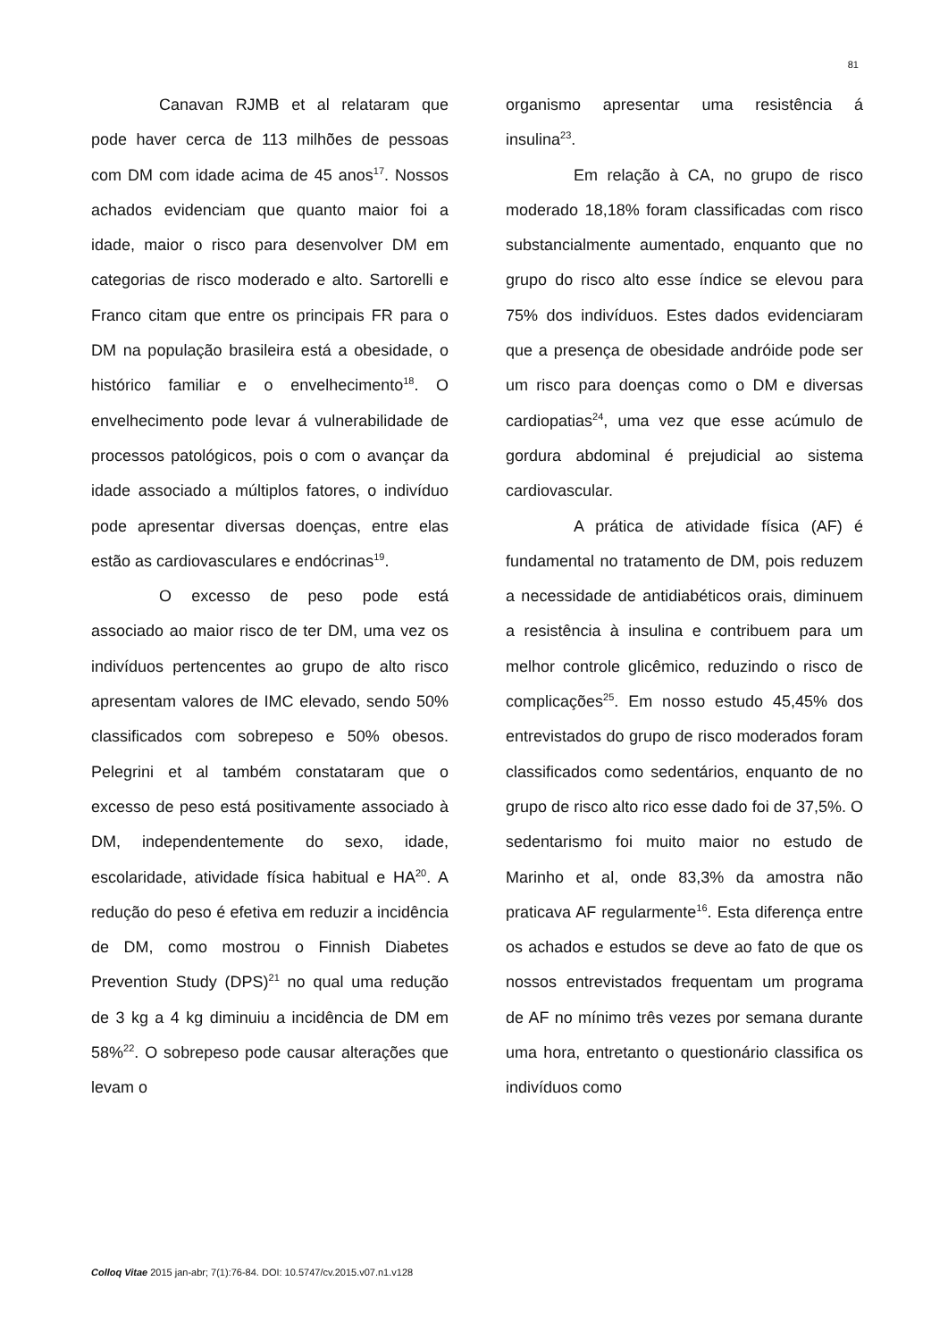81
Canavan RJMB et al relataram que pode haver cerca de 113 milhões de pessoas com DM com idade acima de 45 anos<sup>17</sup>. Nossos achados evidenciam que quanto maior foi a idade, maior o risco para desenvolver DM em categorias de risco moderado e alto. Sartorelli e Franco citam que entre os principais FR para o DM na população brasileira está a obesidade, o histórico familiar e o envelhecimento<sup>18</sup>. O envelhecimento pode levar á vulnerabilidade de processos patológicos, pois o com o avançar da idade associado a múltiplos fatores, o indivíduo pode apresentar diversas doenças, entre elas estão as cardiovasculares e endócrinas<sup>19</sup>.
O excesso de peso pode está associado ao maior risco de ter DM, uma vez os indivíduos pertencentes ao grupo de alto risco apresentam valores de IMC elevado, sendo 50% classificados com sobrepeso e 50% obesos. Pelegrini et al também constataram que o excesso de peso está positivamente associado à DM, independentemente do sexo, idade, escolaridade, atividade física habitual e HA<sup>20</sup>. A redução do peso é efetiva em reduzir a incidência de DM, como mostrou o Finnish Diabetes Prevention Study (DPS)<sup>21</sup> no qual uma redução de 3 kg a 4 kg diminuiu a incidência de DM em 58%<sup>22</sup>. O sobrepeso pode causar alterações que levam o
organismo apresentar uma resistência á insulina<sup>23</sup>.
Em relação à CA, no grupo de risco moderado 18,18% foram classificadas com risco substancialmente aumentado, enquanto que no grupo do risco alto esse índice se elevou para 75% dos indivíduos. Estes dados evidenciaram que a presença de obesidade andróide pode ser um risco para doenças como o DM e diversas cardiopatias<sup>24</sup>, uma vez que esse acúmulo de gordura abdominal é prejudicial ao sistema cardiovascular.
A prática de atividade física (AF) é fundamental no tratamento de DM, pois reduzem a necessidade de antidiabéticos orais, diminuem a resistência à insulina e contribuem para um melhor controle glicêmico, reduzindo o risco de complicações<sup>25</sup>. Em nosso estudo 45,45% dos entrevistados do grupo de risco moderados foram classificados como sedentários, enquanto de no grupo de risco alto rico esse dado foi de 37,5%. O sedentarismo foi muito maior no estudo de Marinho et al, onde 83,3% da amostra não praticava AF regularmente<sup>16</sup>. Esta diferença entre os achados e estudos se deve ao fato de que os nossos entrevistados frequentam um programa de AF no mínimo três vezes por semana durante uma hora, entretanto o questionário classifica os indivíduos como
Colloq Vitae 2015 jan-abr; 7(1):76-84. DOI: 10.5747/cv.2015.v07.n1.v128